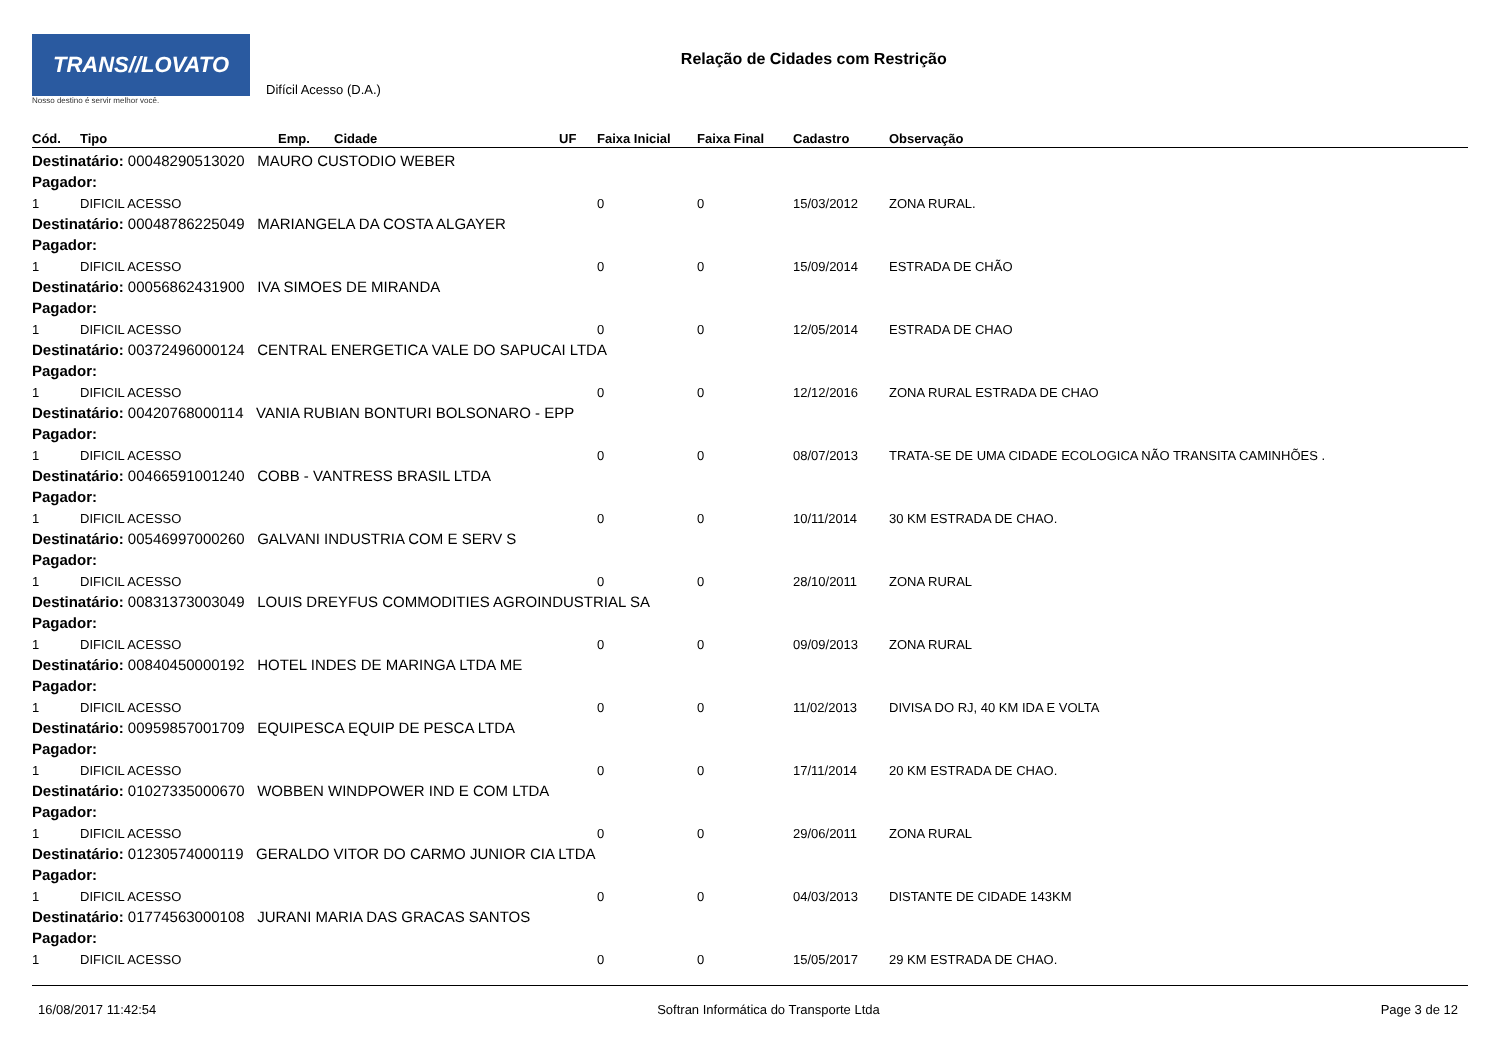TRANS//LOVATO
Nosso destino é servir melhor você.
Difícil Acesso (D.A.)
Relação de Cidades com Restrição
| Cód. | Tipo | Emp. | Cidade | UF | Faixa Inicial | Faixa Final | Cadastro | Observação |
| --- | --- | --- | --- | --- | --- | --- | --- | --- |
| Destinatário: 00048290513020 MAURO CUSTODIO WEBER | | | | | | | | |
| Pagador: | | | | | | | | |
| 1 | DIFICIL ACESSO | | | | 0 | 0 | 15/03/2012 | ZONA RURAL. |
| Destinatário: 00048786225049 MARIANGELA DA COSTA ALGAYER | | | | | | | | |
| Pagador: | | | | | | | | |
| 1 | DIFICIL ACESSO | | | | 0 | 0 | 15/09/2014 | ESTRADA DE CHÃO |
| Destinatário: 00056862431900 IVA SIMOES DE MIRANDA | | | | | | | | |
| Pagador: | | | | | | | | |
| 1 | DIFICIL ACESSO | | | | 0 | 0 | 12/05/2014 | ESTRADA DE CHAO |
| Destinatário: 00372496000124 CENTRAL ENERGETICA VALE DO SAPUCAI LTDA | | | | | | | | |
| Pagador: | | | | | | | | |
| 1 | DIFICIL ACESSO | | | | 0 | 0 | 12/12/2016 | ZONA RURAL ESTRADA DE CHAO |
| Destinatário: 00420768000114 VANIA RUBIAN BONTURI BOLSONARO - EPP | | | | | | | | |
| Pagador: | | | | | | | | |
| 1 | DIFICIL ACESSO | | | | 0 | 0 | 08/07/2013 | TRATA-SE DE UMA CIDADE ECOLOGICA NÃO TRANSITA CAMINHÕES . |
| Destinatário: 00466591001240 COBB - VANTRESS BRASIL LTDA | | | | | | | | |
| Pagador: | | | | | | | | |
| 1 | DIFICIL ACESSO | | | | 0 | 0 | 10/11/2014 | 30 KM ESTRADA DE CHAO. |
| Destinatário: 00546997000260 GALVANI INDUSTRIA COM E SERV S | | | | | | | | |
| Pagador: | | | | | | | | |
| 1 | DIFICIL ACESSO | | | | 0 | 0 | 28/10/2011 | ZONA RURAL |
| Destinatário: 00831373003049 LOUIS DREYFUS COMMODITIES AGROINDUSTRIAL SA | | | | | | | | |
| Pagador: | | | | | | | | |
| 1 | DIFICIL ACESSO | | | | 0 | 0 | 09/09/2013 | ZONA RURAL |
| Destinatário: 00840450000192 HOTEL INDES DE MARINGA LTDA ME | | | | | | | | |
| Pagador: | | | | | | | | |
| 1 | DIFICIL ACESSO | | | | 0 | 0 | 11/02/2013 | DIVISA DO RJ, 40 KM IDA E VOLTA |
| Destinatário: 00959857001709 EQUIPESCA EQUIP DE PESCA LTDA | | | | | | | | |
| Pagador: | | | | | | | | |
| 1 | DIFICIL ACESSO | | | | 0 | 0 | 17/11/2014 | 20 KM ESTRADA DE CHAO. |
| Destinatário: 01027335000670 WOBBEN WINDPOWER IND E COM LTDA | | | | | | | | |
| Pagador: | | | | | | | | |
| 1 | DIFICIL ACESSO | | | | 0 | 0 | 29/06/2011 | ZONA RURAL |
| Destinatário: 01230574000119 GERALDO VITOR DO CARMO JUNIOR CIA LTDA | | | | | | | | |
| Pagador: | | | | | | | | |
| 1 | DIFICIL ACESSO | | | | 0 | 0 | 04/03/2013 | DISTANTE DE CIDADE 143KM |
| Destinatário: 01774563000108 JURANI MARIA DAS GRACAS SANTOS | | | | | | | | |
| Pagador: | | | | | | | | |
| 1 | DIFICIL ACESSO | | | | 0 | 0 | 15/05/2017 | 29 KM ESTRADA DE CHAO. |
16/08/2017 11:42:54 Softran Informática do Transporte Ltda Page 3 de 12